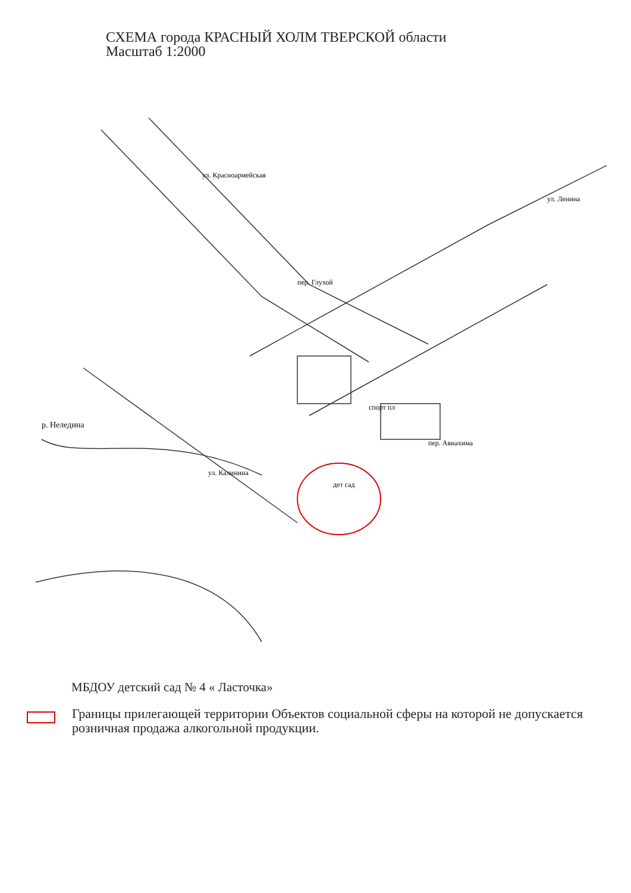СХЕМА города КРАСНЫЙ ХОЛМ ТВЕРСКОЙ области
Масштаб 1:2000
дет сад
спорт пл
ул. Калинина
пер. Авиахима
пер. Глухой
ул. Красноармейская
ул. Ленина
р. Неледина
МБДОУ детский сад № 4 « Ласточка»
Границы прилегающей территории Объектов социальной сферы на которой не допускается розничная продажа алкогольной продукции.